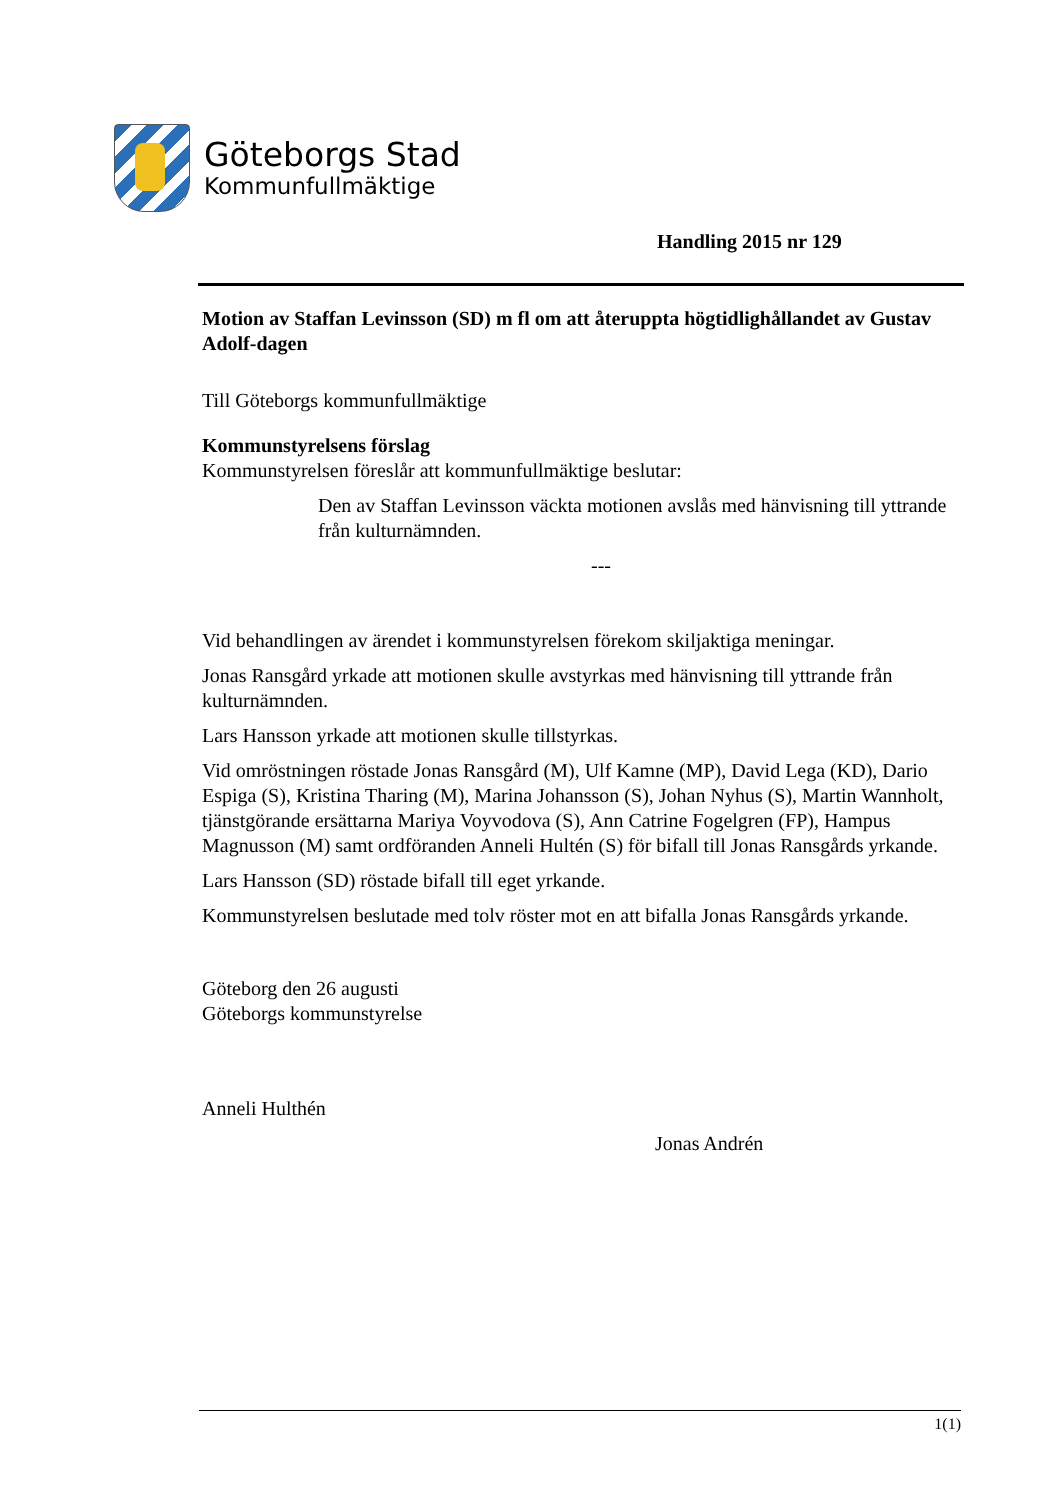Göteborgs Stad
Kommunfullmäktige
Handling 2015 nr 129
Motion av Staffan Levinsson (SD) m fl om att återuppta högtidlighållandet av Gustav Adolf-dagen
Till Göteborgs kommunfullmäktige
Kommunstyrelsens förslag
Kommunstyrelsen föreslår att kommunfullmäktige beslutar:
Den av Staffan Levinsson väckta motionen avslås med hänvisning till yttrande från kulturnämnden.
---
Vid behandlingen av ärendet i kommunstyrelsen förekom skiljaktiga meningar.
Jonas Ransgård yrkade att motionen skulle avstyrkas med hänvisning till yttrande från kulturnämnden.
Lars Hansson yrkade att motionen skulle tillstyrkas.
Vid omröstningen röstade Jonas Ransgård (M), Ulf Kamne (MP), David Lega (KD), Dario Espiga (S), Kristina Tharing (M), Marina Johansson (S), Johan Nyhus (S), Martin Wannholt, tjänstgörande ersättarna Mariya Voyvodova (S), Ann Catrine Fogelgren (FP), Hampus Magnusson (M) samt ordföranden Anneli Hultén (S) för bifall till Jonas Ransgårds yrkande.
Lars Hansson (SD) röstade bifall till eget yrkande.
Kommunstyrelsen beslutade med tolv röster mot en att bifalla Jonas Ransgårds yrkande.
Göteborg den 26 augusti
Göteborgs kommunstyrelse
Anneli Hulthén
Jonas Andrén
1(1)